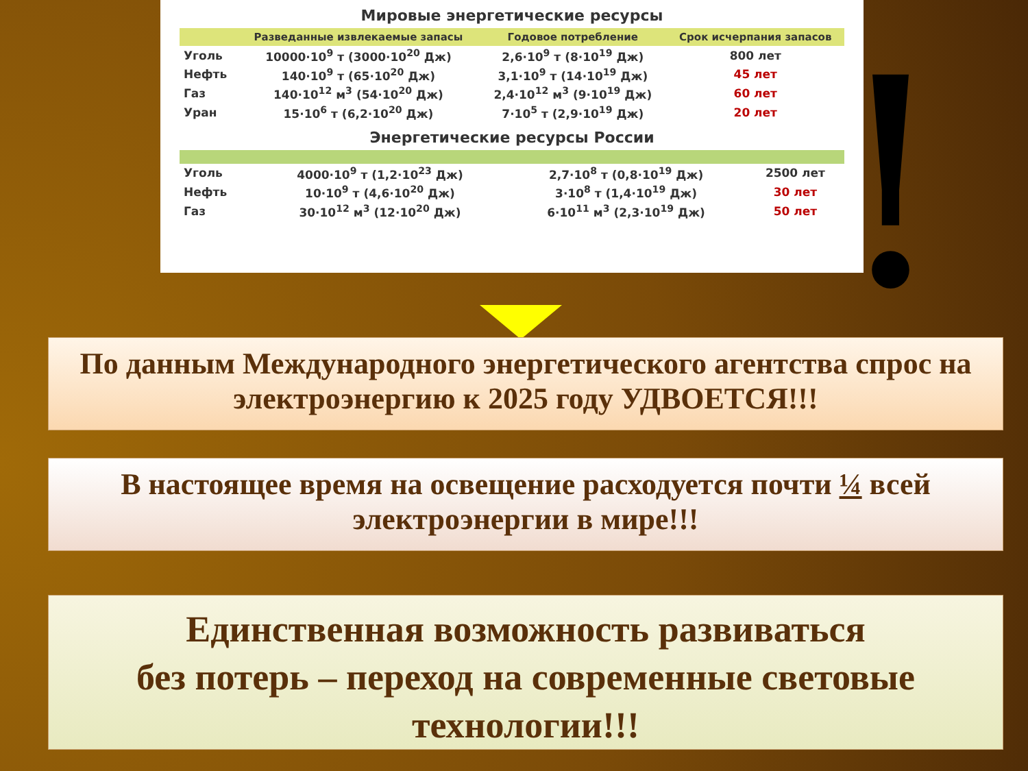Мировые энергетические ресурсы
| | Разведанные извлекаемые запасы | Годовое потребление | Срок исчерпания запасов |
| --- | --- | --- | --- |
| Уголь | 10000·10<sup>9</sup> т (3000·10<sup>20</sup> Дж) | 2,6·10<sup>9</sup> т (8·10<sup>19</sup> Дж) | 800 лет |
| Нефть | 140·10<sup>9</sup> т (65·10<sup>20</sup> Дж) | 3,1·10<sup>9</sup> т (14·10<sup>19</sup> Дж) | 45 лет |
| Газ | 140·10<sup>12</sup> м<sup>3</sup> (54·10<sup>20</sup> Дж) | 2,4·10<sup>12</sup> м<sup>3</sup> (9·10<sup>19</sup> Дж) | 60 лет |
| Уран | 15·10<sup>6</sup> т (6,2·10<sup>20</sup> Дж) | 7·10<sup>5</sup> т (2,9·10<sup>19</sup> Дж) | 20 лет |
Энергетические ресурсы России
| Уголь | 4000·10<sup>9</sup> т (1,2·10<sup>23</sup> Дж) | 2,7·10<sup>8</sup> т (0,8·10<sup>19</sup> Дж) | 2500 лет |
| Нефть | 10·10<sup>9</sup> т (4,6·10<sup>20</sup> Дж) | 3·10<sup>8</sup> т (1,4·10<sup>19</sup> Дж) | 30 лет |
| Газ | 30·10<sup>12</sup> м<sup>3</sup> (12·10<sup>20</sup> Дж) | 6·10<sup>11</sup> м<sup>3</sup> (2,3·10<sup>19</sup> Дж) | 50 лет |
!
По данным Международного энергетического агентства спрос на электроэнергию к 2025 году УДВОЕТСЯ!!!
В настоящее время на освещение расходуется почти ¼ всей электроэнергии в мире!!!
Единственная возможность развиваться
без потерь – переход на современные световые технологии!!!